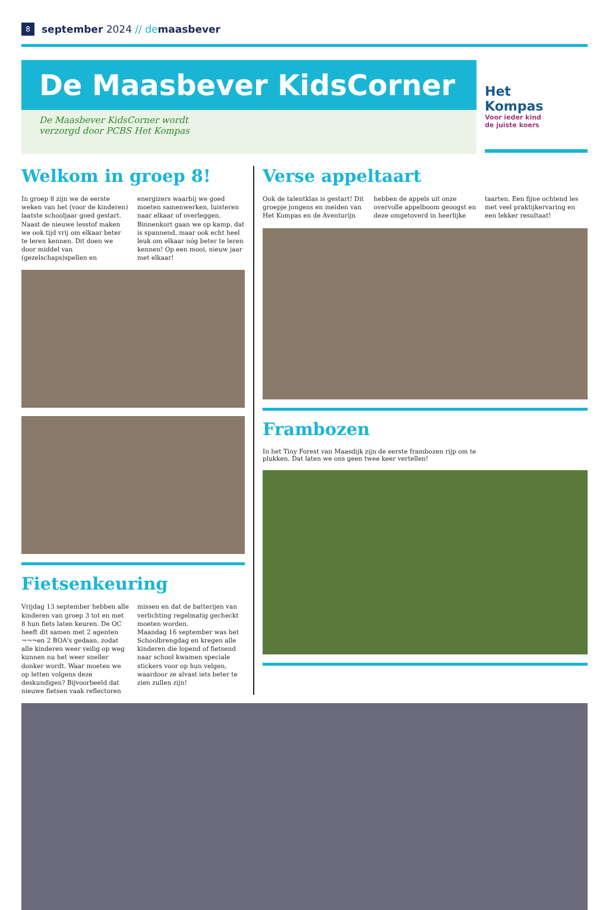8 september 2024 // de maasbever
De Maasbever KidsCorner
De Maasbever KidsCorner wordt
verzorgd door PCBS Het Kompas
Het
Kompas
Voor ieder kind
de juiste koers
Welkom in groep 8!
In groep 8 zijn we de eerste weken van het (voor de kinderen) laatste schooljaar goed gestart. Naast de nieuwe lesstof maken we ook tijd vrij om elkaar beter te leren kennen. Dit doen we door middel van (gezelschaps)spellen en energizers waarbij we goed moeten samenwerken, luisteren naar elkaar of overleggen. Binnenkort gaan we op kamp, dat is spannend, maar ook echt heel leuk om elkaar nóg beter te leren kennen! Op een mooi, nieuw jaar met elkaar!
Fietsenkeuring
Vrijdag 13 september hebben alle kinderen van groep 3 tot en met 8 hun fiets laten keuren. De OC heeft dit samen met 2 agenten ¬¬¬en 2 BOA's gedaan, zodat alle kinderen weer veilig op weg kunnen nu het weer sneller donker wordt. Waar moeten we op letten volgens deze deskundigen? Bijvoorbeeld dat nieuwe fietsen vaak reflectoren missen en dat de batterijen van verlichting regelmatig gecheckt moeten worden.
Maandag 16 september was het Schoolbrengdag en kregen alle kinderen die lopend of fietsend naar school kwamen speciale stickers voor op hun velgen, waardoor ze alvast iets beter te zien zullen zijn!
Verse appeltaart
Ook de talentklas is gestart! Dit groepje jongens en meiden van Het Kompas en de Aventurijn hebben de appels uit onze overvolle appelboom geoogst en deze omgetoverd in heerlijke taarten. Een fijne ochtend les met veel praktijkervaring en een lekker resultaat!
Frambozen
In het Tiny Forest van Maasdijk zijn de eerste frambozen rijp om te plukken. Dat laten we ons geen twee keer vertellen!